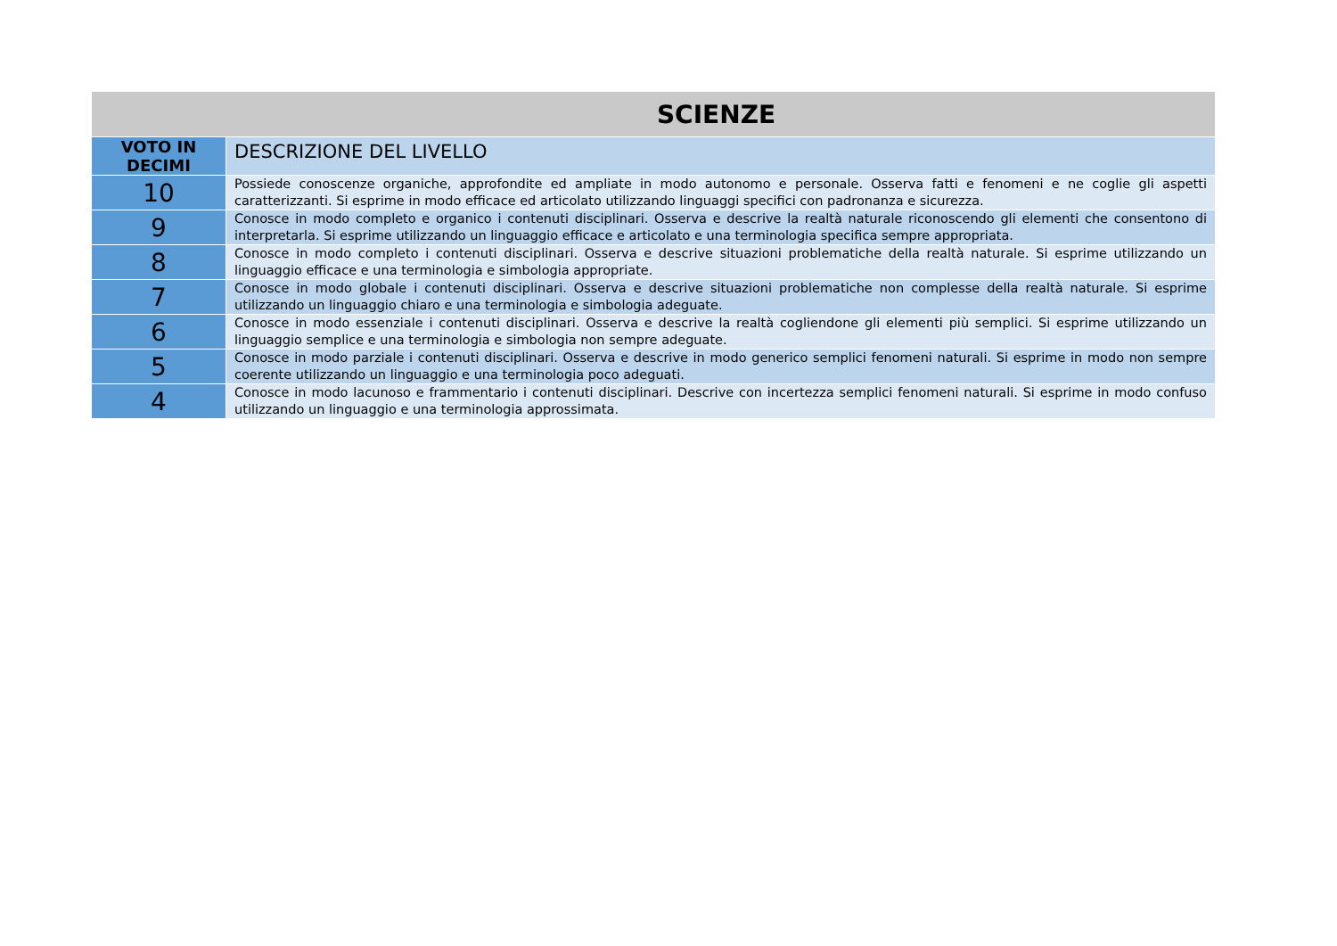| SCIENZE | |
| --- | --- |
| VOTO IN DECIMI | DESCRIZIONE DEL LIVELLO |
| 10 | Possiede conoscenze organiche, approfondite ed ampliate in modo autonomo e personale. Osserva fatti e fenomeni e ne coglie gli aspetti caratterizzanti. Si esprime in modo efficace ed articolato utilizzando linguaggi specifici con padronanza e sicurezza. |
| 9 | Conosce in modo completo e organico i contenuti disciplinari. Osserva e descrive la realtà naturale riconoscendo gli elementi che consentono di interpretarla. Si esprime utilizzando un linguaggio efficace e articolato e una terminologia specifica sempre appropriata. |
| 8 | Conosce in modo completo i contenuti disciplinari. Osserva e descrive situazioni problematiche della realtà naturale. Si esprime utilizzando un linguaggio efficace e una terminologia e simbologia appropriate. |
| 7 | Conosce in modo globale i contenuti disciplinari. Osserva e descrive situazioni problematiche non complesse della realtà naturale. Si esprime utilizzando un linguaggio chiaro e una terminologia e simbologia adeguate. |
| 6 | Conosce in modo essenziale i contenuti disciplinari. Osserva e descrive la realtà cogliendone gli elementi più semplici. Si esprime utilizzando un linguaggio semplice e una terminologia e simbologia non sempre adeguate. |
| 5 | Conosce in modo parziale i contenuti disciplinari. Osserva e descrive in modo generico semplici fenomeni naturali. Si esprime in modo non sempre coerente utilizzando un linguaggio e una terminologia poco adeguati. |
| 4 | Conosce in modo lacunoso e frammentario i contenuti disciplinari. Descrive con incertezza semplici fenomeni naturali. Si esprime in modo confuso utilizzando un linguaggio e una terminologia approssimata. |